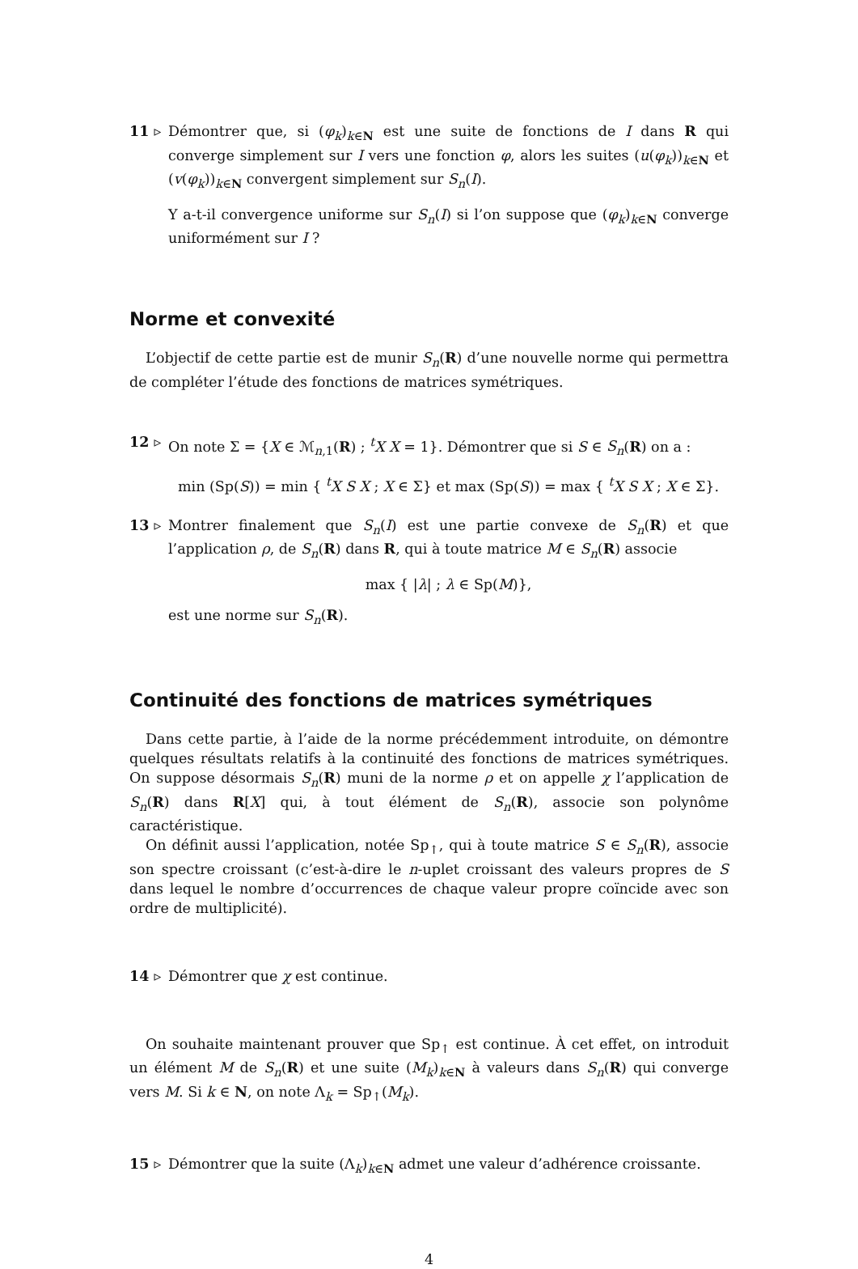11 ▹ Démontrer que, si (φ<sub>k</sub>)<sub>k∈N</sub> est une suite de fonctions de I dans R qui converge simplement sur I vers une fonction φ, alors les suites (u(φ<sub>k</sub>))<sub>k∈N</sub> et (v(φ<sub>k</sub>))<sub>k∈N</sub> convergent simplement sur S<sub>n</sub>(I).
Y a-t-il convergence uniforme sur S<sub>n</sub>(I) si l’on suppose que (φ<sub>k</sub>)<sub>k∈N</sub> converge uniformément sur I ?
Norme et convexité
L’objectif de cette partie est de munir S<sub>n</sub>(R) d’une nouvelle norme qui permettra de compléter l’étude des fonctions de matrices symétriques.
12 ▹ On note Σ = {X ∈ ℳ<sub>n,1</sub>(R) ; <sup>t</sup>X X = 1}. Démontrer que si S ∈ S<sub>n</sub>(R) on a :
min (Sp(S)) = min { <sup>t</sup>X S X ; X ∈ Σ} et max (Sp(S)) = max { <sup>t</sup>X S X ; X ∈ Σ}.
13 ▹ Montrer finalement que S<sub>n</sub>(I) est une partie convexe de S<sub>n</sub>(R) et que l’application ρ, de S<sub>n</sub>(R) dans R, qui à toute matrice M ∈ S<sub>n</sub>(R) associe
max { |λ| ; λ ∈ Sp(M)},
est une norme sur S<sub>n</sub>(R).
Continuité des fonctions de matrices symétriques
Dans cette partie, à l’aide de la norme précédemment introduite, on démontre quelques résultats relatifs à la continuité des fonctions de matrices symétriques. On suppose désormais S<sub>n</sub>(R) muni de la norme ρ et on appelle χ l’application de S<sub>n</sub>(R) dans R[X] qui, à tout élément de S<sub>n</sub>(R), associe son polynôme caractéristique.
On définit aussi l’application, notée Sp<sub>↑</sub>, qui à toute matrice S ∈ S<sub>n</sub>(R), associe son spectre croissant (c’est-à-dire le n-uplet croissant des valeurs propres de S dans lequel le nombre d’occurrences de chaque valeur propre coïncide avec son ordre de multiplicité).
14 ▹ Démontrer que χ est continue.
On souhaite maintenant prouver que Sp<sub>↑</sub> est continue. À cet effet, on introduit un élément M de S<sub>n</sub>(R) et une suite (M<sub>k</sub>)<sub>k∈N</sub> à valeurs dans S<sub>n</sub>(R) qui converge vers M. Si k ∈ N, on note Λ<sub>k</sub> = Sp<sub>↑</sub>(M<sub>k</sub>).
15 ▹ Démontrer que la suite (Λ<sub>k</sub>)<sub>k∈N</sub> admet une valeur d’adhérence croissante.
4